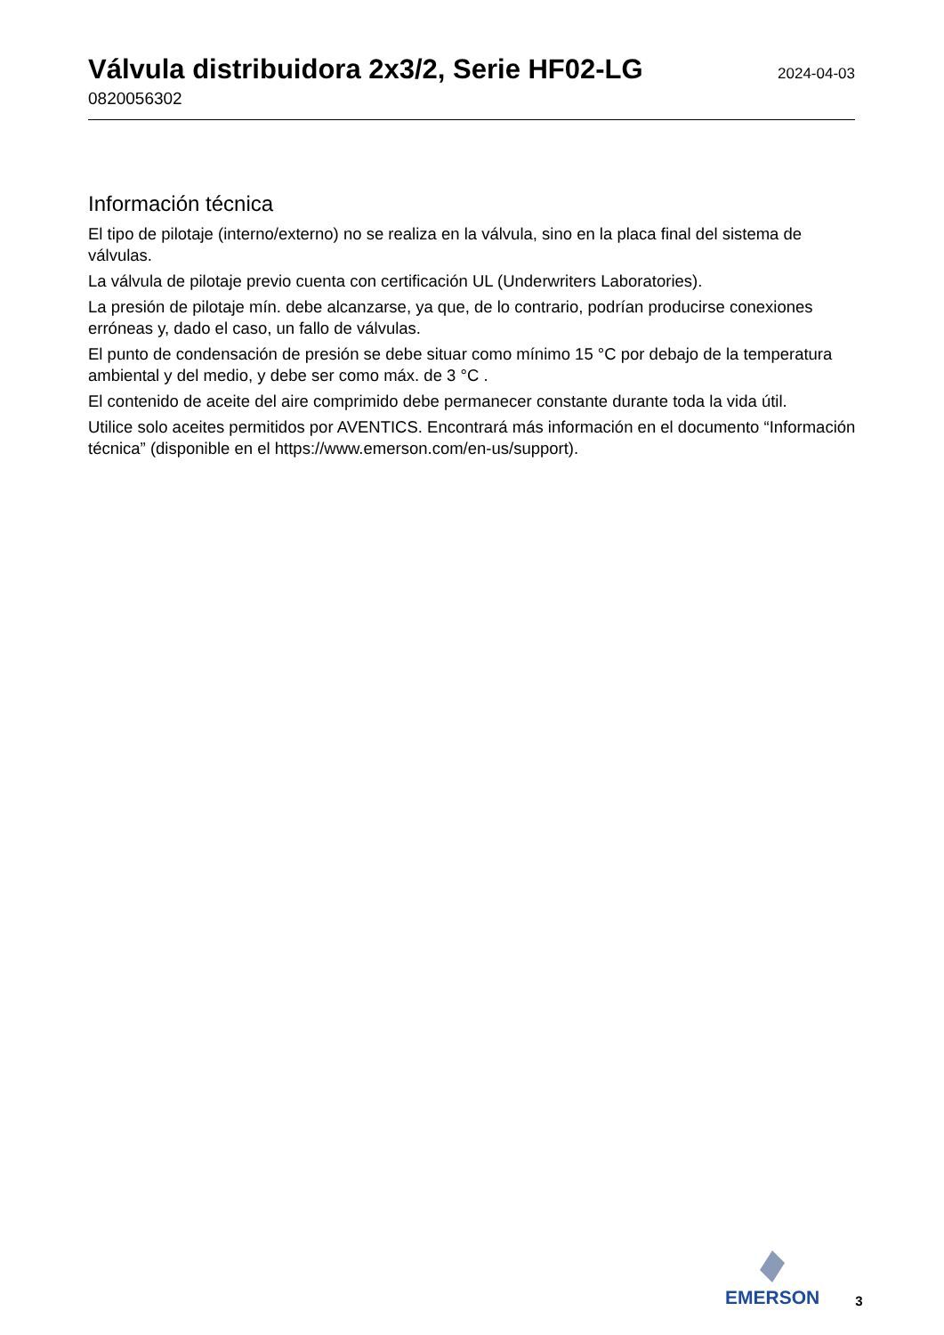Válvula distribuidora 2x3/2, Serie HF02-LG
2024-04-03
0820056302
Información técnica
El tipo de pilotaje (interno/externo) no se realiza en la válvula, sino en la placa final del sistema de válvulas.
La válvula de pilotaje previo cuenta con certificación UL (Underwriters Laboratories).
La presión de pilotaje mín. debe alcanzarse, ya que, de lo contrario, podrían producirse conexiones erróneas y, dado el caso, un fallo de válvulas.
El punto de condensación de presión se debe situar como mínimo 15 °C por debajo de la temperatura ambiental y del medio, y debe ser como máx. de 3 °C .
El contenido de aceite del aire comprimido debe permanecer constante durante toda la vida útil.
Utilice solo aceites permitidos por AVENTICS. Encontrará más información en el documento “Información técnica” (disponible en el https://www.emerson.com/en-us/support).
EMERSON
3